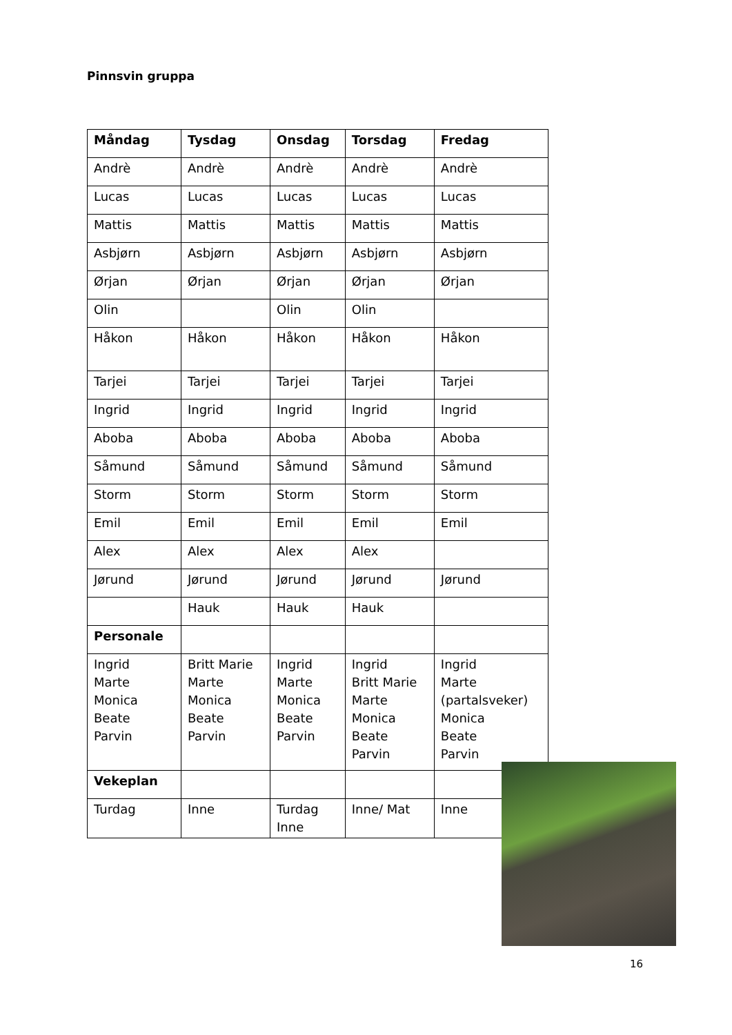Pinnsvin gruppa
| Måndag | Tysdag | Onsdag | Torsdag | Fredag |
| --- | --- | --- | --- | --- |
| Andrè | Andrè | Andrè | Andrè | Andrè |
| Lucas | Lucas | Lucas | Lucas | Lucas |
| Mattis | Mattis | Mattis | Mattis | Mattis |
| Asbjørn | Asbjørn | Asbjørn | Asbjørn | Asbjørn |
| Ørjan | Ørjan | Ørjan | Ørjan | Ørjan |
| Olin | | Olin | Olin | |
| Håkon | Håkon | Håkon | Håkon | Håkon |
| Tarjei | Tarjei | Tarjei | Tarjei | Tarjei |
| Ingrid | Ingrid | Ingrid | Ingrid | Ingrid |
| Aboba | Aboba | Aboba | Aboba | Aboba |
| Såmund | Såmund | Såmund | Såmund | Såmund |
| Storm | Storm | Storm | Storm | Storm |
| Emil | Emil | Emil | Emil | Emil |
| Alex | Alex | Alex | Alex | |
| Jørund | Jørund | Jørund | Jørund | Jørund |
| | Hauk | Hauk | Hauk | |
| Personale | | | | |
| Ingrid Marte Monica Beate Parvin | Britt Marie Marte Monica Beate Parvin | Ingrid Marte Monica Beate Parvin | Ingrid Britt Marie Marte Monica Beate Parvin | Ingrid Marte (partalsveker) Monica Beate Parvin |
| Vekeplan | | | | |
| Turdag | Inne | Turdag Inne | Inne/ Mat | Inne |
16